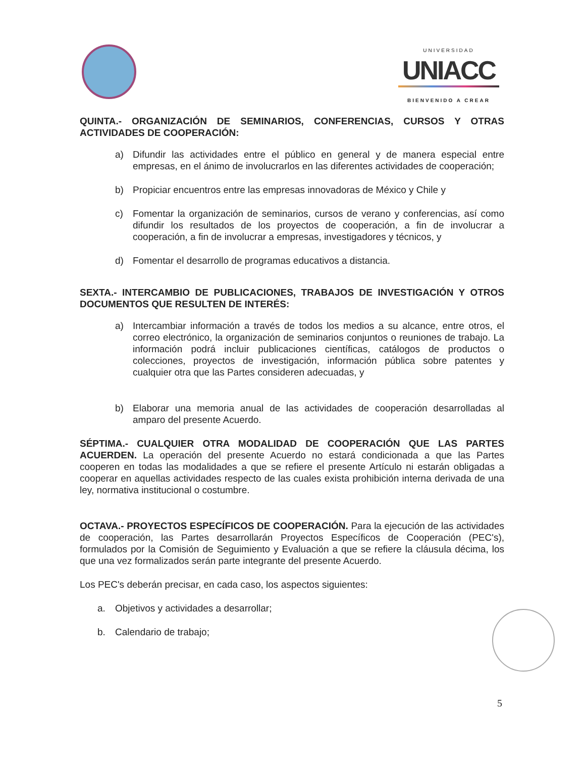UNIVERSIDAD
UNIACC
BIENVENIDO A CREAR
QUINTA.- ORGANIZACIÓN DE SEMINARIOS, CONFERENCIAS, CURSOS Y OTRAS ACTIVIDADES DE COOPERACIÓN:
a) Difundir las actividades entre el público en general y de manera especial entre empresas, en el ánimo de involucrarlos en las diferentes actividades de cooperación;
b) Propiciar encuentros entre las empresas innovadoras de México y Chile y
c) Fomentar la organización de seminarios, cursos de verano y conferencias, así como difundir los resultados de los proyectos de cooperación, a fin de involucrar a cooperación, a fin de involucrar a empresas, investigadores y técnicos, y
d) Fomentar el desarrollo de programas educativos a distancia.
SEXTA.- INTERCAMBIO DE PUBLICACIONES, TRABAJOS DE INVESTIGACIÓN Y OTROS DOCUMENTOS QUE RESULTEN DE INTERÉS:
a) Intercambiar información a través de todos los medios a su alcance, entre otros, el correo electrónico, la organización de seminarios conjuntos o reuniones de trabajo. La información podrá incluir publicaciones científicas, catálogos de productos o colecciones, proyectos de investigación, información pública sobre patentes y cualquier otra que las Partes consideren adecuadas, y
b) Elaborar una memoria anual de las actividades de cooperación desarrolladas al amparo del presente Acuerdo.
SÉPTIMA.- CUALQUIER OTRA MODALIDAD DE COOPERACIÓN QUE LAS PARTES ACUERDEN. La operación del presente Acuerdo no estará condicionada a que las Partes cooperen en todas las modalidades a que se refiere el presente Artículo ni estarán obligadas a cooperar en aquellas actividades respecto de las cuales exista prohibición interna derivada de una ley, normativa institucional o costumbre.
OCTAVA.- PROYECTOS ESPECÍFICOS DE COOPERACIÓN. Para la ejecución de las actividades de cooperación, las Partes desarrollarán Proyectos Específicos de Cooperación (PEC's), formulados por la Comisión de Seguimiento y Evaluación a que se refiere la cláusula décima, los que una vez formalizados serán parte integrante del presente Acuerdo.
Los PEC's deberán precisar, en cada caso, los aspectos siguientes:
a. Objetivos y actividades a desarrollar;
b. Calendario de trabajo;
5